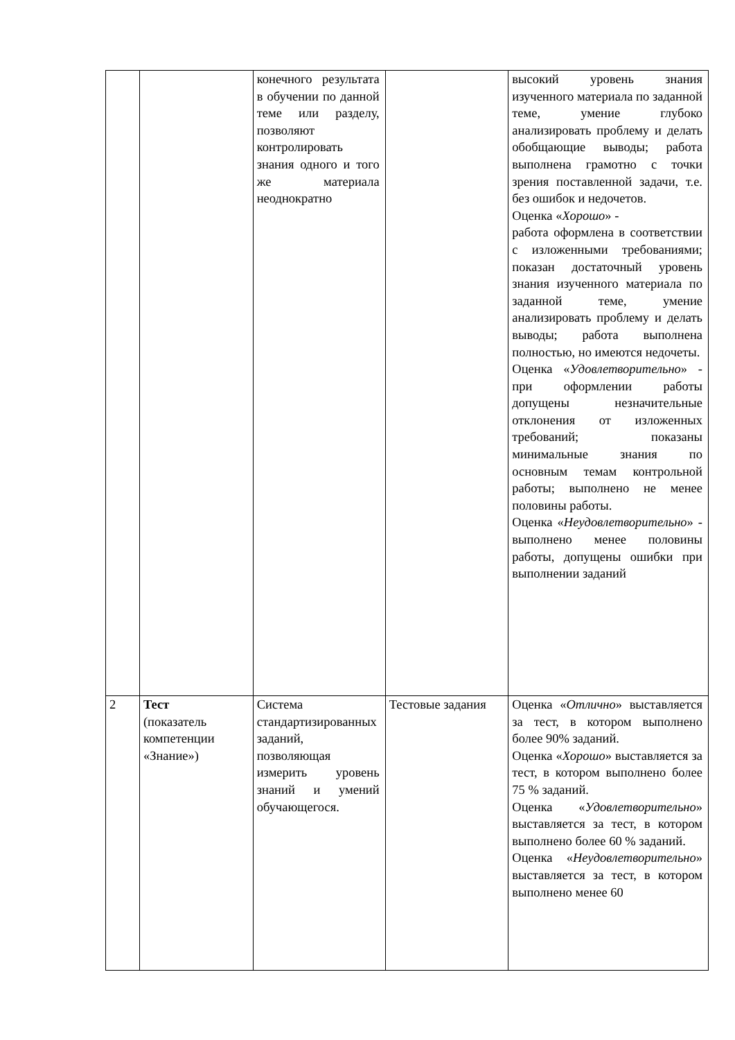| | | конечного результата в обучении по данной теме или разделу, позволяют контролировать знания одного и того же материала неоднократно | | высокий уровень знания изученного материала по заданной теме, умение глубоко анализировать проблему и делать обобщающие выводы; работа выполнена грамотно с точки зрения поставленной задачи, т.е. без ошибок и недочетов. Оценка « Хорошо » - работа оформлена в соответствии с изложенными требованиями; показан достаточный уровень знания изученного материала по заданной теме, умение анализировать проблему и делать выводы; работа выполнена полностью, но имеются недочеты. Оценка « Удовлетворительно » - при оформлении работы допущены незначительные отклонения от изложенных требований; показаны минимальные знания по основным темам контрольной работы; выполнено не менее половины работы. Оценка « Неудовлетворительно » - выполнено менее половины работы, допущены ошибки при выполнении заданий |
| 2 | Тест (показатель компетенции «Знание») | Система стандартизированных заданий, позволяющая измерить уровень знаний и умений обучающегося. | Тестовые задания | Оценка « Отлично » выставляется за тест, в котором выполнено более 90% заданий. Оценка « Хорошо » выставляется за тест, в котором выполнено более 75 % заданий. Оценка « Удовлетворительно » выставляется за тест, в котором выполнено более 60 % заданий. Оценка « Неудовлетворительно » выставляется за тест, в котором выполнено менее 60 |